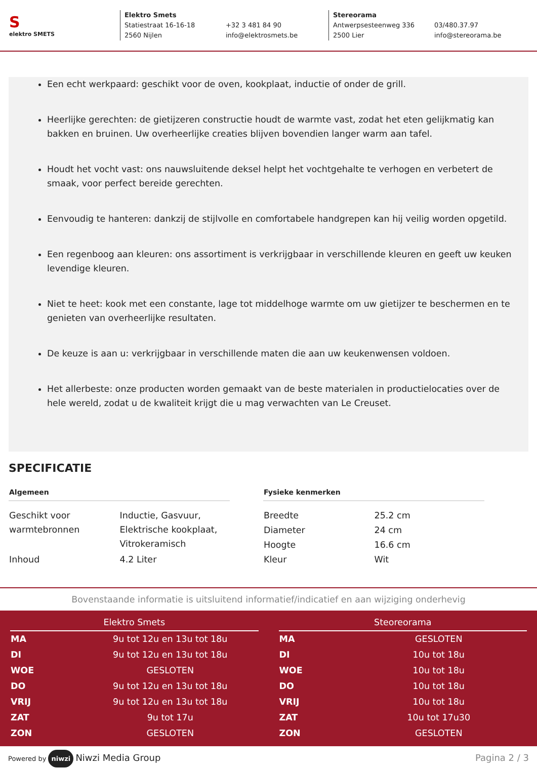S
elektro SMETS
Elektro Smets
Statiestraat 16-16-18 +32 3 481 84 90
2560 Nijlen info@elektrosmets.be
Stereorama
Antwerpsesteenweg 336 03/480.37.97
2500 Lier info@stereorama.be
Een echt werkpaard: geschikt voor de oven, kookplaat, inductie of onder de grill.
Heerlijke gerechten: de gietijzeren constructie houdt de warmte vast, zodat het eten gelijkmatig kan bakken en bruinen. Uw overheerlijke creaties blijven bovendien langer warm aan tafel.
Houdt het vocht vast: ons nauwsluitende deksel helpt het vochtgehalte te verhogen en verbetert de smaak, voor perfect bereide gerechten.
Eenvoudig te hanteren: dankzij de stijlvolle en comfortabele handgrepen kan hij veilig worden opgetild.
Een regenboog aan kleuren: ons assortiment is verkrijgbaar in verschillende kleuren en geeft uw keuken levendige kleuren.
Niet te heet: kook met een constante, lage tot middelhoge warmte om uw gietijzer te beschermen en te genieten van overheerlijke resultaten.
De keuze is aan u: verkrijgbaar in verschillende maten die aan uw keukenwensen voldoen.
Het allerbeste: onze producten worden gemaakt van de beste materialen in productielocaties over de hele wereld, zodat u de kwaliteit krijgt die u mag verwachten van Le Creuset.
SPECIFICATIE
| Algemeen | |
| --- | --- |
| Geschikt voor warmtebronnen | Inductie, Gasvuur, Elektrische kookplaat, Vitrokeramisch |
| Inhoud | 4.2 Liter |
| Fysieke kenmerken | |
| --- | --- |
| Breedte | 25.2 cm |
| Diameter | 24 cm |
| Hoogte | 16.6 cm |
| Kleur | Wit |
Bovenstaande informatie is uitsluitend informatief/indicatief en aan wijziging onderhevig
| Elektro Smets | |
| --- | --- |
| MA | 9u tot 12u en 13u tot 18u |
| DI | 9u tot 12u en 13u tot 18u |
| WOE | GESLOTEN |
| DO | 9u tot 12u en 13u tot 18u |
| VRIJ | 9u tot 12u en 13u tot 18u |
| ZAT | 9u tot 17u |
| ZON | GESLOTEN |
| Steoreorama | |
| --- | --- |
| MA | GESLOTEN |
| DI | 10u tot 18u |
| WOE | 10u tot 18u |
| DO | 10u tot 18u |
| VRIJ | 10u tot 18u |
| ZAT | 10u tot 17u30 |
| ZON | GESLOTEN |
Powered by niwzi Niwzi Media Group
Pagina 2 / 3